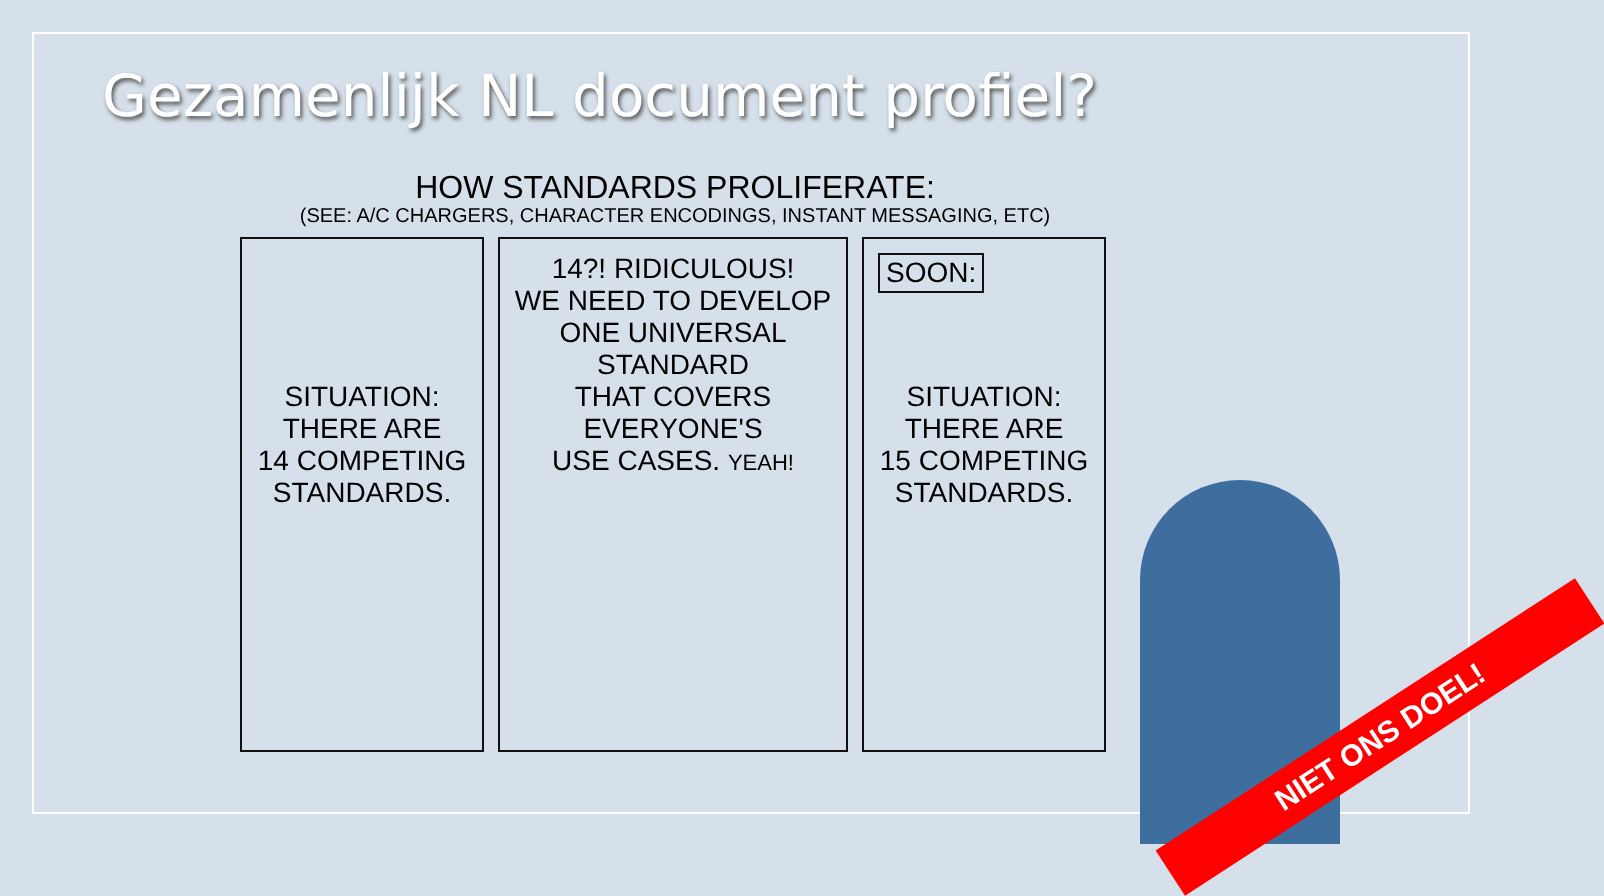Gezamenlijk NL document profiel?
HOW STANDARDS PROLIFERATE:
(SEE: A/C CHARGERS, CHARACTER ENCODINGS, INSTANT MESSAGING, ETC)
SITUATION:
THERE ARE
14 COMPETING
STANDARDS.
14?! RIDICULOUS!
WE NEED TO DEVELOP
ONE UNIVERSAL STANDARD
THAT COVERS EVERYONE'S
USE CASES. YEAH!
SOON:
SITUATION:
THERE ARE
15 COMPETING
STANDARDS.
NIET ONS DOEL!